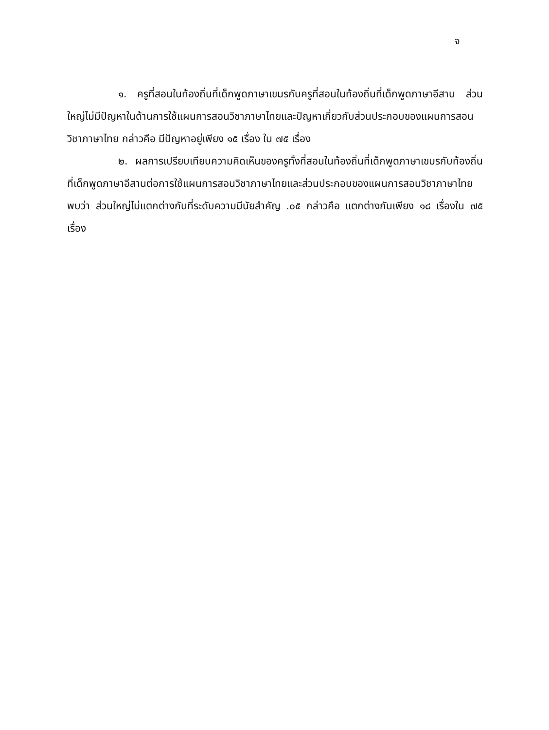จ
๑. ครูที่สอนในท้องถิ่นที่เด็กพูดภาษาเขมรกับครูที่สอนในท้องถิ่นที่เด็กพูดภาษาอีสาน ส่วนใหญ่ไม่มีปัญหาในด้านการใช้แผนการสอนวิชาภาษาไทยและปัญหาเกี่ยวกับส่วนประกอบของแผนการสอนวิชาภาษาไทย กล่าวคือ มีปัญหาอยู่เพียง ๑๕ เรื่อง ใน ๗๕ เรื่อง
๒. ผลการเปรียบเทียบความคิดเห็นของครูทั้งที่สอนในท้องถิ่นที่เด็กพูดภาษาเขมรกับท้องถิ่นที่เด็กพูดภาษาอีสานต่อการใช้แผนการสอนวิชาภาษาไทยและส่วนประกอบของแผนการสอนวิชาภาษาไทย พบว่า ส่วนใหญ่ไม่แตกต่างกันที่ระดับความมีนัยสำคัญ .๐๕ กล่าวคือ แตกต่างกันเพียง ๑๘ เรื่องใน ๗๕ เรื่อง